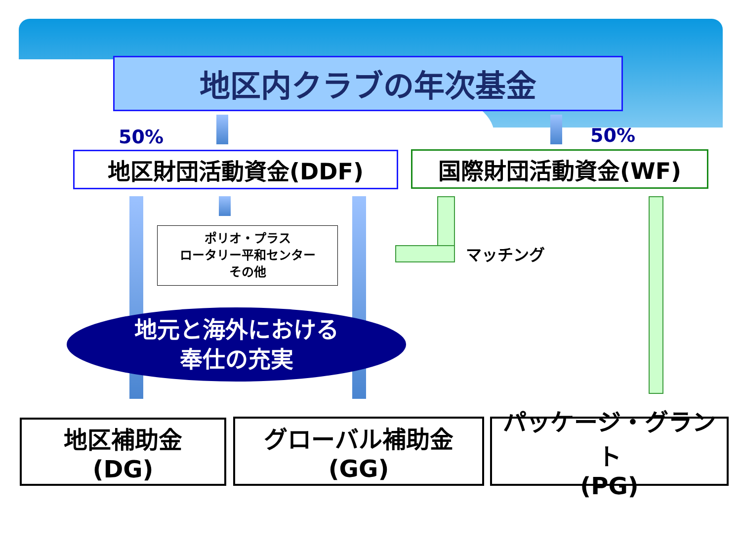地区内クラブの年次基金
50% 50%
地区財団活動資金(DDF) 国際財団活動資金(WF)
ポリオ・プラス
ロータリー平和センター
その他
マッチング
地元と海外における
奉仕の充実
地区補助金
(DG)
グローバル補助金
(GG)
パッケージ・グラント
(PG)